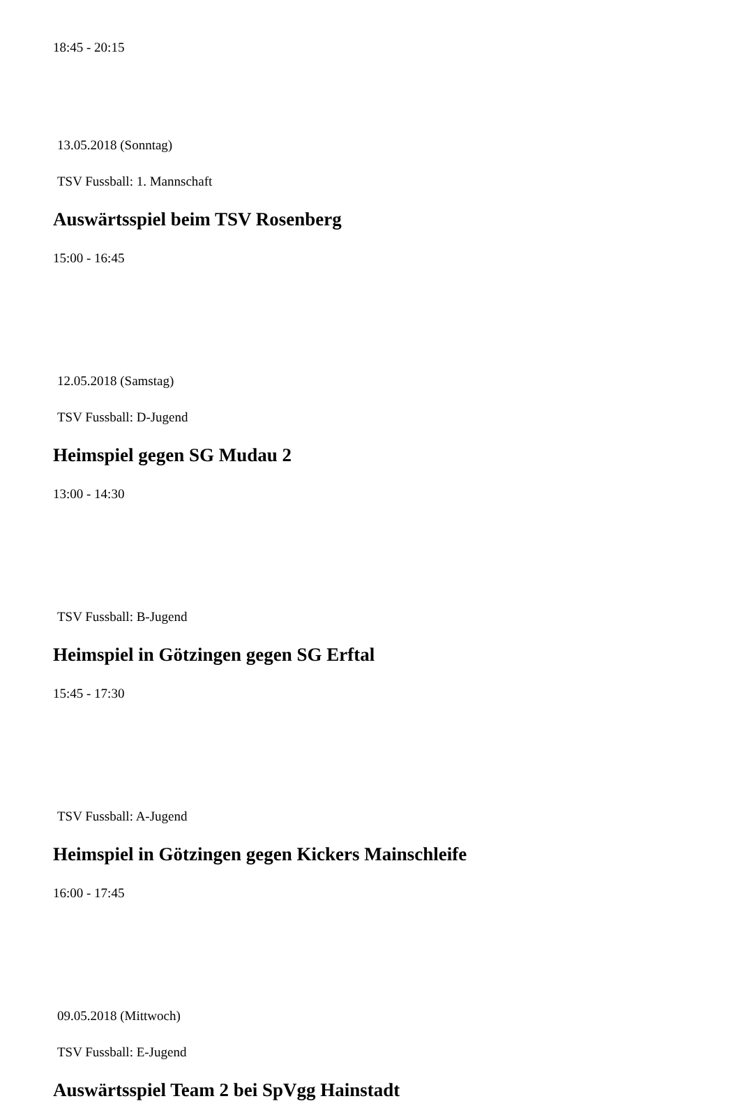18:45 - 20:15
13.05.2018 (Sonntag)
TSV Fussball: 1. Mannschaft
Auswärtsspiel beim TSV Rosenberg
15:00 - 16:45
12.05.2018 (Samstag)
TSV Fussball: D-Jugend
Heimspiel gegen SG Mudau 2
13:00 - 14:30
TSV Fussball: B-Jugend
Heimspiel in Götzingen gegen SG Erftal
15:45 - 17:30
TSV Fussball: A-Jugend
Heimspiel in Götzingen gegen Kickers Mainschleife
16:00 - 17:45
09.05.2018 (Mittwoch)
TSV Fussball: E-Jugend
Auswärtsspiel Team 2 bei SpVgg Hainstadt